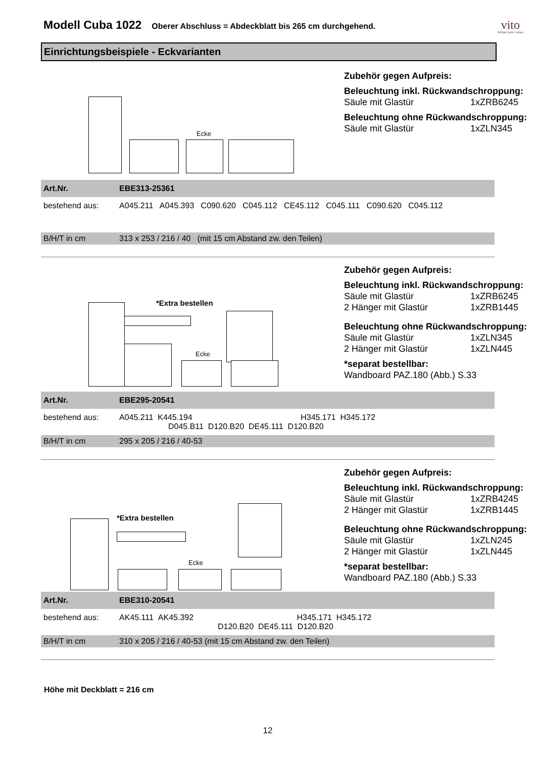Modell Cuba 1022
Oberer Abschluss = Abdeckblatt bis 265 cm durchgehend.
vito
Möbel zum Leben
Einrichtungsbeispiele - Eckvarianten
Ecke
Zubehör gegen Aufpreis:
Beleuchtung inkl. Rückwandschroppung:
Säule mit Glastür 1xZRB6245
Beleuchtung ohne Rückwandschroppung:
Säule mit Glastür 1xZLN345
| Art.Nr. | EBE313-25361 |
| bestehend aus: | A045.211 A045.393 C090.620 C045.112 CE45.112 C045.111 C090.620 C045.112 |
| B/H/T in cm | 313 x 253 / 216 / 40 (mit 15 cm Abstand zw. den Teilen) |
*Extra bestellen
Ecke
Zubehör gegen Aufpreis:
Beleuchtung inkl. Rückwandschroppung:
Säule mit Glastür 1xZRB6245
2 Hänger mit Glastür 1xZRB1445
Beleuchtung ohne Rückwandschroppung:
Säule mit Glastür 1xZLN345
2 Hänger mit Glastür 1xZLN445
*separat bestellbar:
Wandboard PAZ.180 (Abb.) S.33
| Art.Nr. | EBE295-20541 |
| bestehend aus: | A045.211 K445.194 H345.171 H345.172 D045.B11 D120.B20 DE45.111 D120.B20 |
| B/H/T in cm | 295 x 205 / 216 / 40-53 |
*Extra bestellen
Ecke
Zubehör gegen Aufpreis:
Beleuchtung inkl. Rückwandschroppung:
Säule mit Glastür 1xZRB4245
2 Hänger mit Glastür 1xZRB1445
Beleuchtung ohne Rückwandschroppung:
Säule mit Glastür 1xZLN245
2 Hänger mit Glastür 1xZLN445
*separat bestellbar:
Wandboard PAZ.180 (Abb.) S.33
| Art.Nr. | EBE310-20541 |
| bestehend aus: | AK45.111 AK45.392 H345.171 H345.172 D120.B20 DE45.111 D120.B20 |
| B/H/T in cm | 310 x 205 / 216 / 40-53 (mit 15 cm Abstand zw. den Teilen) |
Höhe mit Deckblatt = 216 cm
12